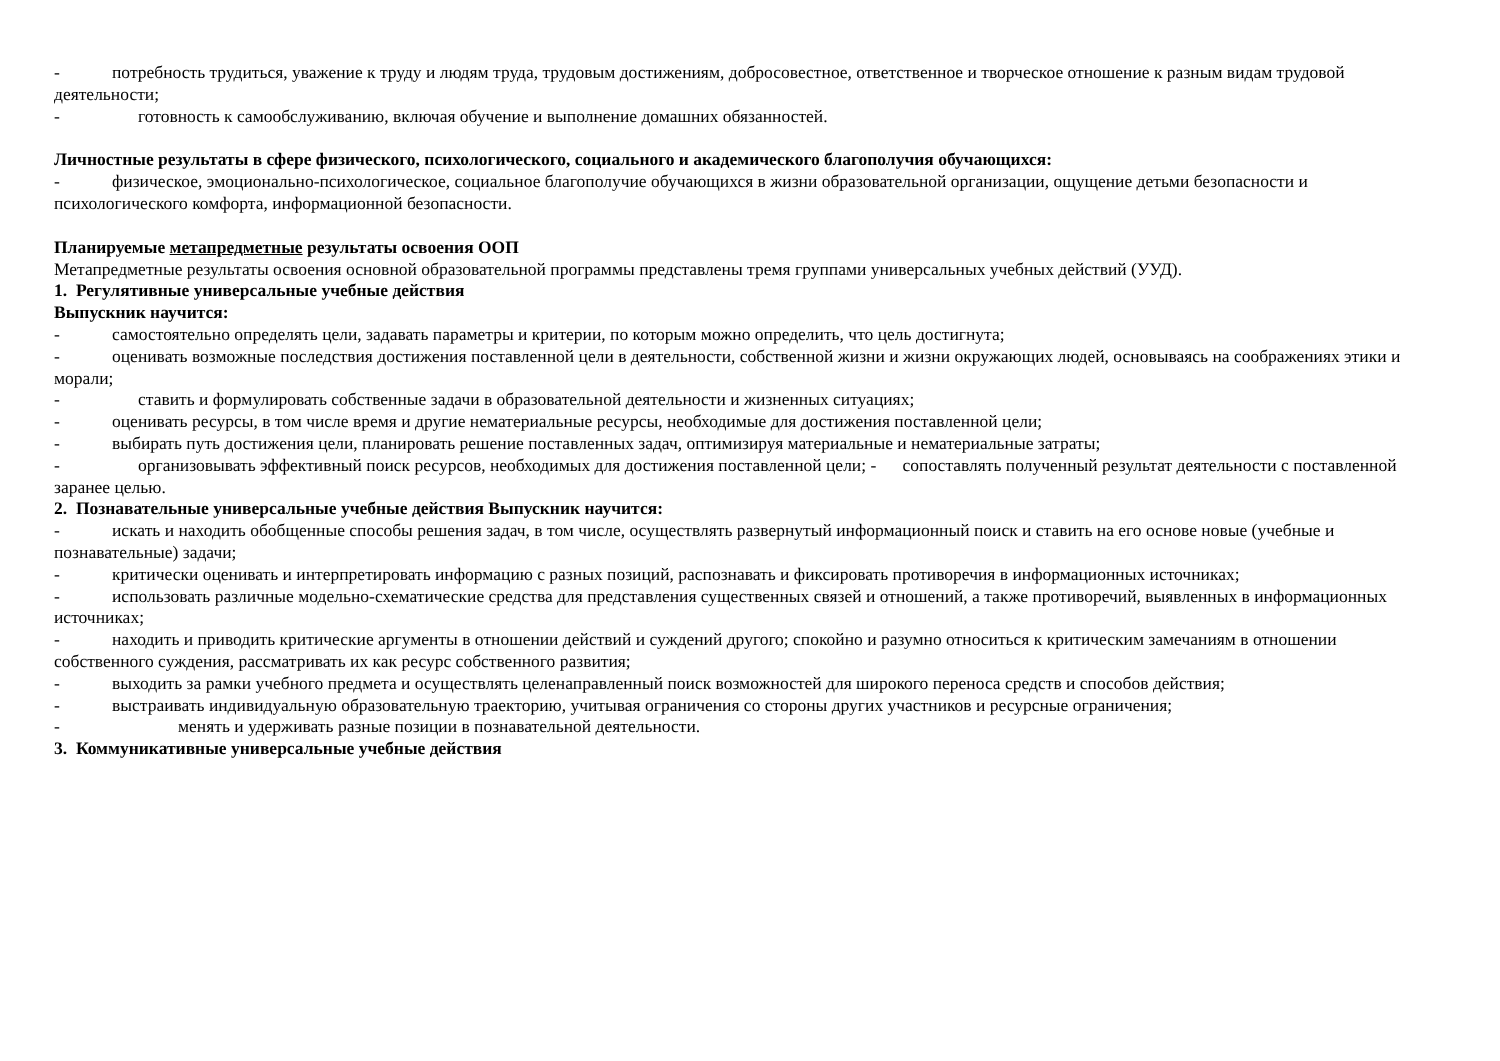- потребность трудиться, уважение к труду и людям труда, трудовым достижениям, добросовестное, ответственное и творческое отношение к разным видам трудовой деятельности;
- готовность к самообслуживанию, включая обучение и выполнение домашних обязанностей.
Личностные результаты в сфере физического, психологического, социального и академического благополучия обучающихся:
- физическое, эмоционально-психологическое, социальное благополучие обучающихся в жизни образовательной организации, ощущение детьми безопасности и психологического комфорта, информационной безопасности.
Планируемые метапредметные результаты освоения ООП
Метапредметные результаты освоения основной образовательной программы представлены тремя группами универсальных учебных действий (УУД).
1. Регулятивные универсальные учебные действия
Выпускник научится:
- самостоятельно определять цели, задавать параметры и критерии, по которым можно определить, что цель достигнута;
- оценивать возможные последствия достижения поставленной цели в деятельности, собственной жизни и жизни окружающих людей, основываясь на соображениях этики и морали;
- ставить и формулировать собственные задачи в образовательной деятельности и жизненных ситуациях;
- оценивать ресурсы, в том числе время и другие нематериальные ресурсы, необходимые для достижения поставленной цели;
- выбирать путь достижения цели, планировать решение поставленных задач, оптимизируя материальные и нематериальные затраты;
- организовывать эффективный поиск ресурсов, необходимых для достижения поставленной цели; - сопоставлять полученный результат деятельности с поставленной заранее целью.
2. Познавательные универсальные учебные действия Выпускник научится:
- искать и находить обобщенные способы решения задач, в том числе, осуществлять развернутый информационный поиск и ставить на его основе новые (учебные и познавательные) задачи;
- критически оценивать и интерпретировать информацию с разных позиций, распознавать и фиксировать противоречия в информационных источниках;
- использовать различные модельно-схематические средства для представления существенных связей и отношений, а также противоречий, выявленных в информационных источниках;
- находить и приводить критические аргументы в отношении действий и суждений другого; спокойно и разумно относиться к критическим замечаниям в отношении собственного суждения, рассматривать их как ресурс собственного развития;
- выходить за рамки учебного предмета и осуществлять целенаправленный поиск возможностей для широкого переноса средств и способов действия;
- выстраивать индивидуальную образовательную траекторию, учитывая ограничения со стороны других участников и ресурсные ограничения;
- менять и удерживать разные позиции в познавательной деятельности.
3. Коммуникативные универсальные учебные действия